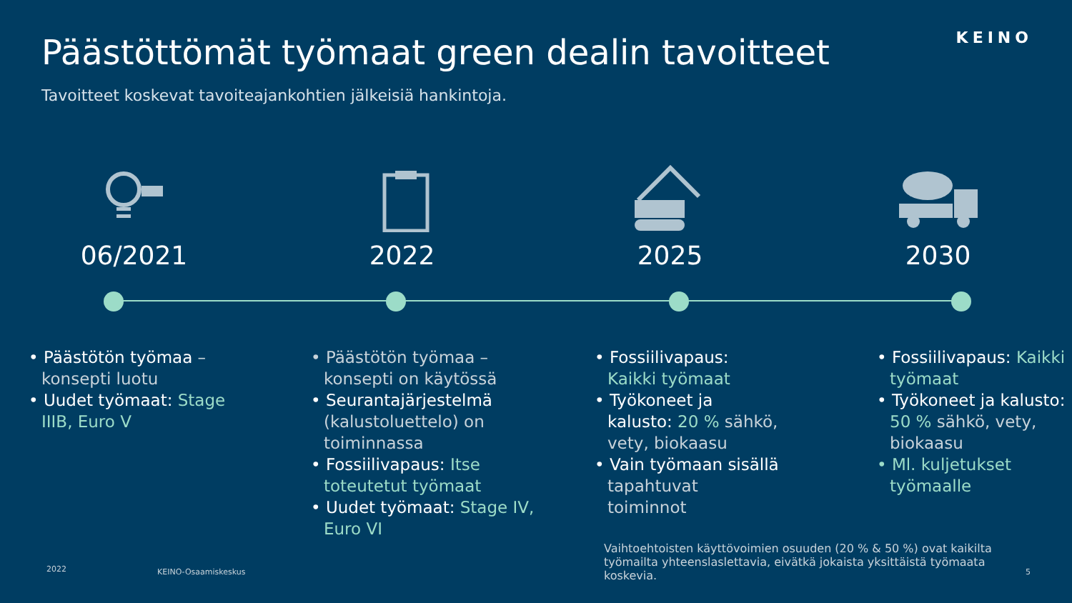KEINO
Päästöttömät työmaat green dealin tavoitteet
Tavoitteet koskevat tavoiteajankohtien jälkeisiä hankintoja.
06/2021 2022 2025 2030
• Päästötön työmaa –konsepti luotu
• Uudet työmaat: Stage IIIB, Euro V
• Päästötön työmaa –konsepti on käytössä
• Seurantajärjestelmä (kalustoluettelo) on toiminnassa
• Fossiilivapaus: Itse toteutetut työmaat
• Uudet työmaat: Stage IV, Euro VI
• Fossiilivapaus: Kaikki työmaat
• Työkoneet ja kalusto: 20 % sähkö, vety, biokaasu
• Vain työmaan sisällä tapahtuvat toiminnot
• Fossiilivapaus: Kaikki työmaat
• Työkoneet ja kalusto: 50 % sähkö, vety, biokaasu
• Ml. kuljetukset työmaalle
Vaihtoehtoisten käyttövoimien osuuden (20 % & 50 %) ovat kaikilta työmailta yhteenslaslettavia, eivätkä jokaista yksittäistä työmaata koskevia.
2022 KEINO-Osaamiskeskus 5